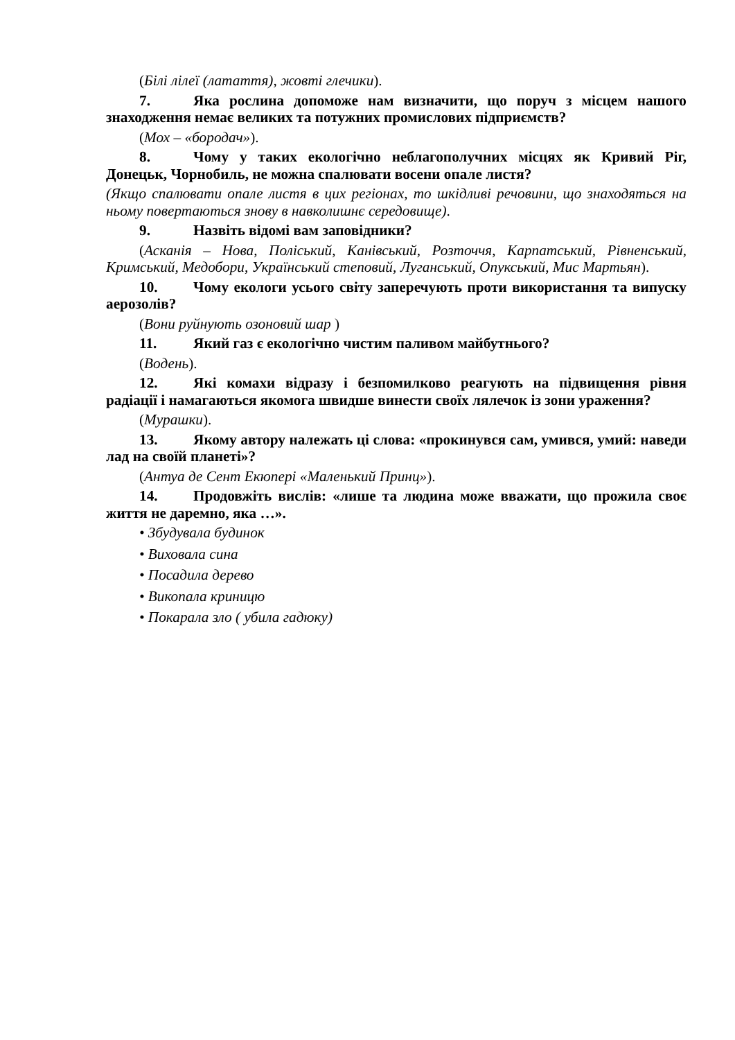(Білі лілеї (латаття), жовті глечики).
7. Яка рослина допоможе нам визначити, що поруч з місцем нашого знаходження немає великих та потужних промислових підприємств?
(Мох – «бородач»).
8. Чому у таких екологічно неблагополучних місцях як Кривий Ріг, Донецьк, Чорнобиль, не можна спалювати восени опале листя?
(Якщо спалювати опале листя в цих регіонах, то шкідливі речовини, що знаходяться на ньому повертаються знову в навколишнє середовище).
9. Назвіть відомі вам заповідники?
(Асканія – Нова, Поліський, Канівський, Розточчя, Карпатський, Рівненський, Кримський, Медобори, Український степовий, Луганський, Опукський, Мис Мартьян).
10. Чому екологи усього світу заперечують проти використання та випуску аерозолів?
(Вони руйнують озоновий шар )
11. Який газ є екологічно чистим паливом майбутнього?
(Водень).
12. Які комахи відразу і безпомилково реагують на підвищення рівня радіації і намагаються якомога швидше винести своїх лялечок із зони ураження?
(Мурашки).
13. Якому автору належать ці слова: «прокинувся сам, умився, умий: наведи лад на своїй планеті»?
(Антуа де Сент Екюпері «Маленький Принц»).
14. Продовжіть вислів: «лише та людина може вважати, що прожила своє життя не даремно, яка …».
• Збудувала будинок
• Виховала сина
• Посадила дерево
• Викопала криницю
• Покарала зло ( убила гадюку)